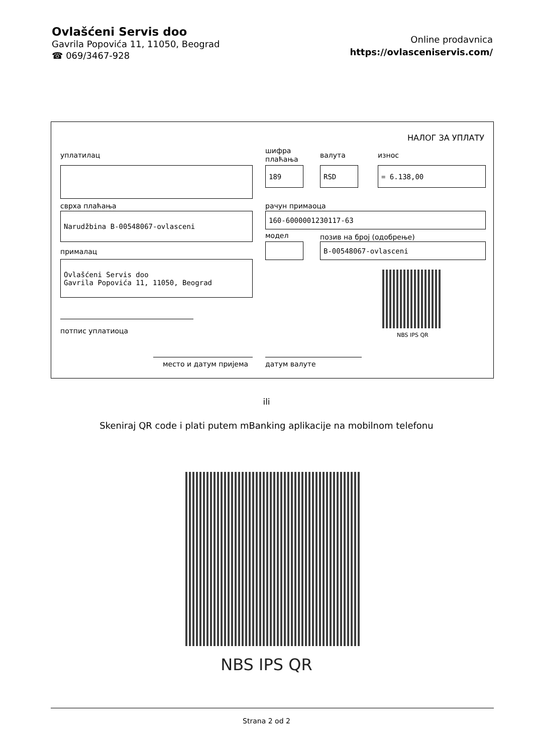Ovlašćeni Servis doo
Gavrila Popovića 11, 11050, Beograd
☎ 069/3467-928
Online prodavnica
https://ovlasceniservis.com/
НАЛОГ ЗА УПЛАТУ
уплатилац
шифра
плаћања
валута износ
189 RSD = 6.138,00
сврха плаћања рачун примаоца
Narudžbina B-00548067-ovlasceni 160-6000001230117-63
модел позив на број (одобрење)
B-00548067-ovlasceni
прималац
Ovlašćeni Servis doo
Gavrila Popovića 11, 11050, Beograd
NBS IPS QR
потпис уплатиоца
место и датум пријема датум валуте
ili
Skeniraj QR code i plati putem mBanking aplikacije na mobilnom telefonu
NBS IPS QR
Strana 2 od 2